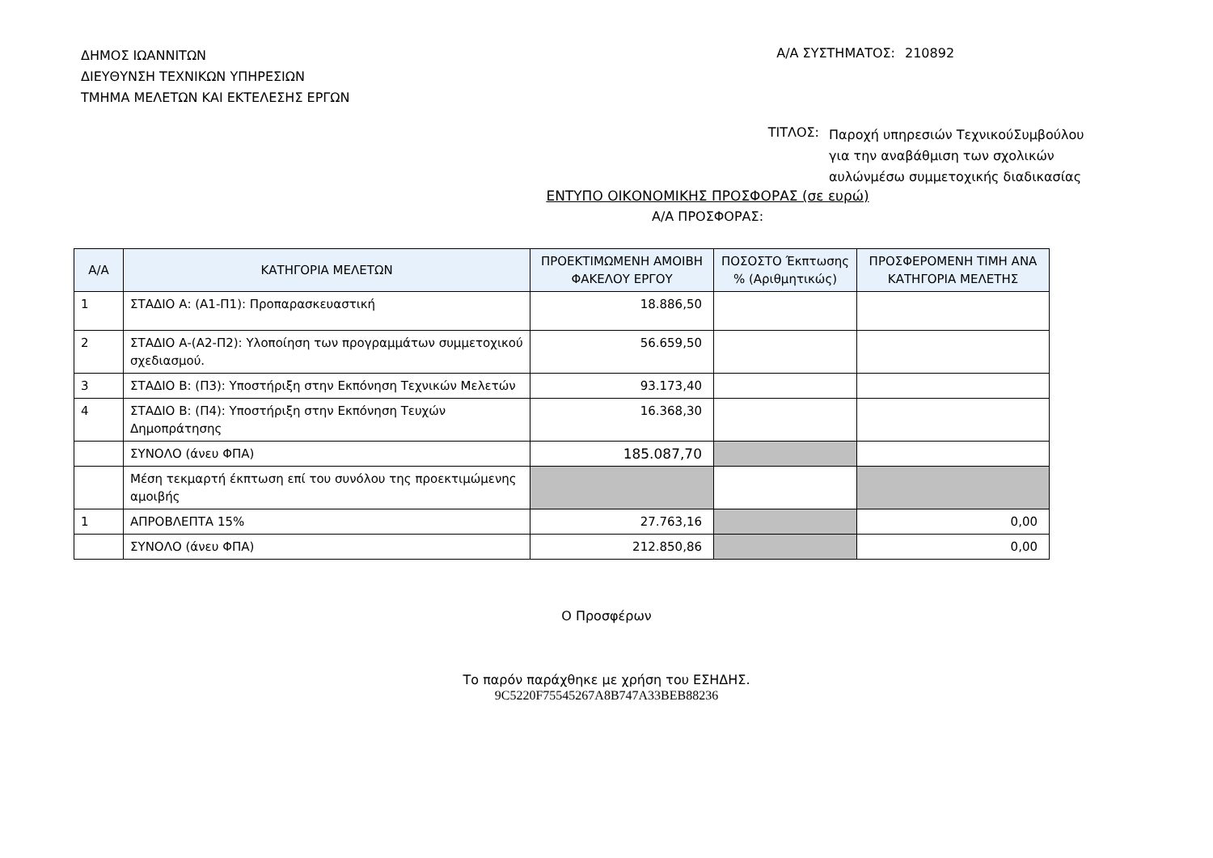ΔΗΜΟΣ ΙΩΑΝΝΙΤΩΝ
ΔΙΕΥΘΥΝΣΗ ΤΕΧΝΙΚΩΝ ΥΠΗΡΕΣΙΩΝ
ΤΜΗΜΑ ΜΕΛΕΤΩΝ ΚΑΙ ΕΚΤΕΛΕΣΗΣ ΕΡΓΩΝ
Α/Α ΣΥΣΤΗΜΑΤΟΣ: 210892
ΤΙΤΛΟΣ:
Παροχή υπηρεσιών ΤεχνικούΣυμβούλου για την αναβάθμιση των σχολικών αυλώνμέσω συμμετοχικής διαδικασίας
ΕΝΤΥΠΟ ΟΙΚΟΝΟΜΙΚΗΣ ΠΡΟΣΦΟΡΑΣ (σε ευρώ)
Α/Α ΠΡΟΣΦΟΡΑΣ:
| Α/Α | ΚΑΤΗΓΟΡΙΑ ΜΕΛΕΤΩΝ | ΠΡΟΕΚΤΙΜΩΜΕΝΗ ΑΜΟΙΒΗ ΦΑΚΕΛΟΥ ΕΡΓΟΥ | ΠΟΣΟΣΤΟ Έκπτωσης % (Αριθμητικώς) | ΠΡΟΣΦΕΡΟΜΕΝΗ ΤΙΜΗ ΑΝΑ ΚΑΤΗΓΟΡΙΑ ΜΕΛΕΤΗΣ |
| --- | --- | --- | --- | --- |
| 1 | ΣΤΑΔΙΟ Α: (Α1-Π1): Προπαρασκευαστική | 18.886,50 | | |
| 2 | ΣΤΑΔΙΟ Α-(Α2-Π2): Υλοποίηση των προγραμμάτων συμμετοχικού σχεδιασμού. | 56.659,50 | | |
| 3 | ΣΤΑΔΙΟ Β: (Π3): Υποστήριξη στην Εκπόνηση Τεχνικών Μελετών | 93.173,40 | | |
| 4 | ΣΤΑΔΙΟ Β: (Π4): Υποστήριξη στην Εκπόνηση Τευχών Δημοπράτησης | 16.368,30 | | |
| | ΣΥΝΟΛΟ (άνευ ΦΠΑ) | 185.087,70 | | |
| | Μέση τεκμαρτή έκπτωση επί του συνόλου της προεκτιμώμενης αμοιβής | | | |
| 1 | ΑΠΡΟΒΛΕΠΤΑ 15% | 27.763,16 | | 0,00 |
| | ΣΥΝΟΛΟ (άνευ ΦΠΑ) | 212.850,86 | | 0,00 |
Ο Προσφέρων
Το παρόν παράχθηκε με χρήση του ΕΣΗΔΗΣ.
9C5220F75545267A8B747A33BEB88236